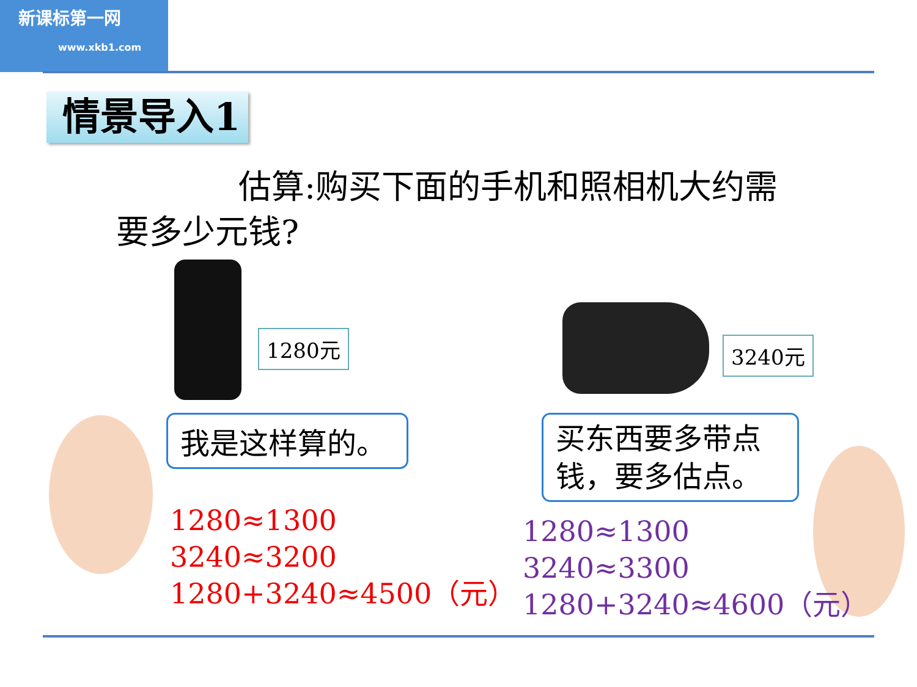新课标第一网
www.xkb1.com
情景导入1
估算:购买下面的手机和照相机大约需要多少元钱?
1280元 3240元
我是这样算的。
1280≈1300
3240≈3200
1280+3240≈4500（元）
买东西要多带点钱，要多估点。
1280≈1300
3240≈3300
1280+3240≈4600（元）